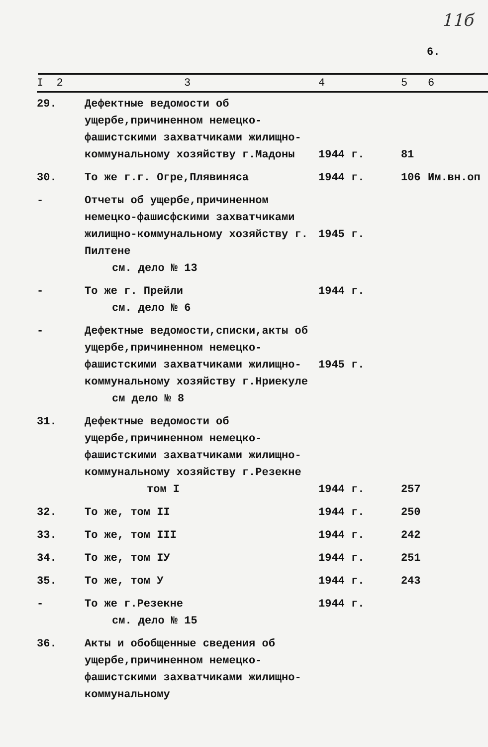11б
6.
| I 2 | 3 | 4 | 5 | 6 |
| --- | --- | --- | --- | --- |
| 29. | Дефектные ведомости об ущербе,причиненном немецко-фашистскими захватчиками жилищно-коммунальному хозяйству г.Мадоны | 1944 г. | 81 | |
| 30. | То же г.г. Огре,Плявиняса | 1944 г. | 106 | Им.вн.оп |
| - | Отчеты об ущербе,причиненном немецко-фашисфскими захватчиками жилищно-коммунальному хозяйству г. Пилтене см. дело № 13 | 1945 г. | | |
| - | То же г. Прейли см. дело № 6 | 1944 г. | | |
| - | Дефектные ведомости,списки,акты об ущербе,причиненном немецко-фашистскими захватчиками жилищно-коммунальному хозяйству г.Нриекуле см дело № 8 | 1945 г. | | |
| 31. | Дефектные ведомости об ущербе,причиненном немецко-фашистскими захватчиками жилищно-коммунальному хозяйству г.Резекне том I | 1944 г. | 257 | |
| 32. | То же, том II | 1944 г. | 250 | |
| 33. | То же, том III | 1944 г. | 242 | |
| 34. | То же, том IУ | 1944 г. | 251 | |
| 35. | То же, том У | 1944 г. | 243 | |
| - | То же г.Резекне см. дело № 15 | 1944 г. | | |
| 36. | Акты и обобщенные сведения об ущербе,причиненном немецко-фашистскими захватчиками жилищно-коммунальному | | | |